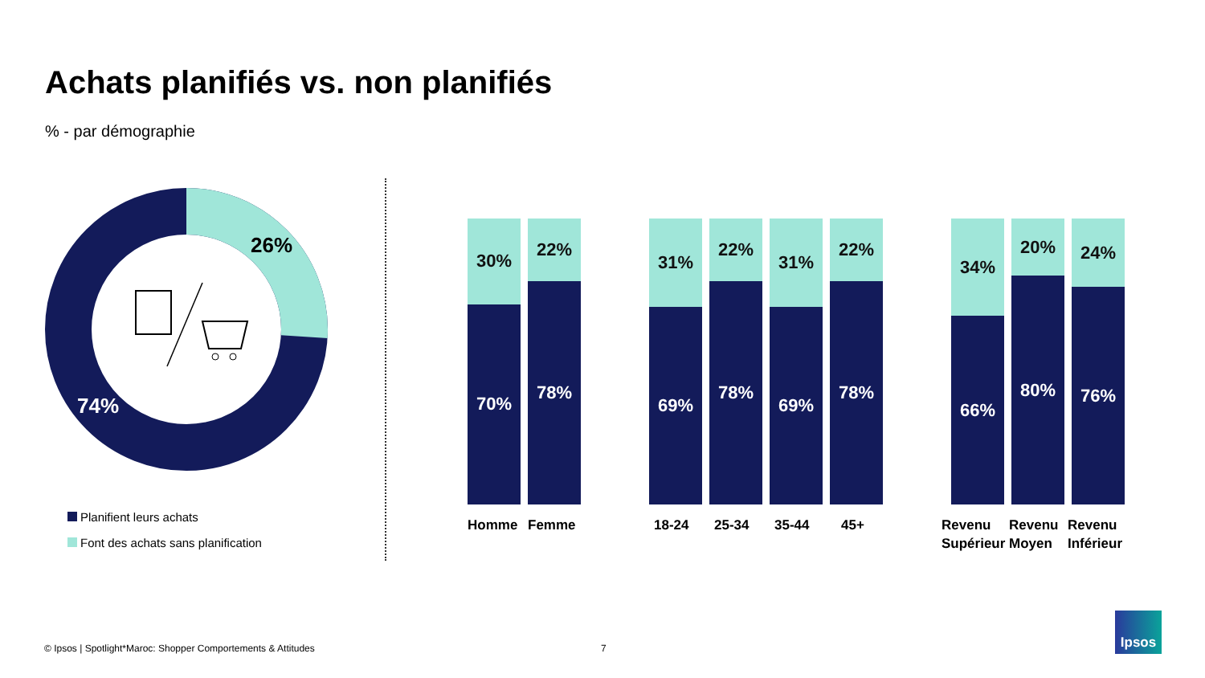Achats planifiés vs. non planifiés
% - par démographie
26%
74%
Planifient leurs achats
Font des achats sans planification
30%
70%
22%
78%
31%
69%
22%
78%
31%
69%
22%
78%
34%
66%
20%
80%
24%
76%
Homme Femme 18-24 25-34 35-44 45+
Revenu
Supérieur
Revenu
Moyen
Revenu
Inférieur
© Ipsos | Spotlight*Maroc: Shopper Comportements & Attitudes
7
Ipsos